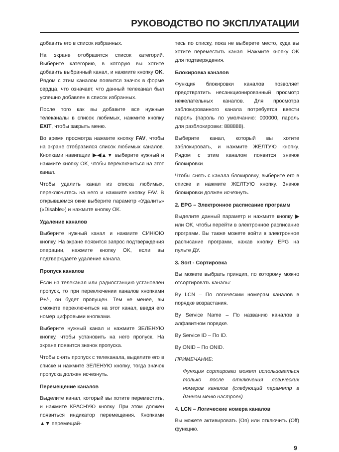РУКОВОДСТВО ПО ЭКСПЛУАТАЦИИ
добавить его в список избранных.
На экране отобразится список категорий. Выберите категорию, в которую вы хотите добавить выбранный канал, и нажмите кнопку OK. Рядом с этим каналом появится значок в форме сердца, что означает, что данный телеканал был успешно добавлен в список избранных.
После того как вы добавите все нужные телеканалы в список любимых, нажмите кнопку EXIT, чтобы закрыть меню.
Во время просмотра нажмите кнопку FAV, чтобы на экране отобразился список любимых каналов. Кнопками навигации ▶◀▲▼ выберите нужный и нажмите кнопку OK, чтобы переключиться на этот канал.
Чтобы удалить канал из списка любимых, переключитесь на него и нажмите кнопку FAV. В открывшемся окне выберите параметр «Удалить» («Disable») и нажмите кнопку OK.
Удаление каналов
Выберите нужный канал и нажмите СИНЮЮ кнопку. На экране появится запрос подтверждения операции, нажмите кнопку OK, если вы подтверждаете удаление канала.
Пропуск каналов
Если на телеканал или радиостанцию установлен пропуск, то при переключении каналов кнопками P+/-, он будет пропущен. Тем не менее, вы сможете переключиться на этот канал, введя его номер цифровыми кнопками.
Выберите нужный канал и нажмите ЗЕЛЕНУЮ кнопку, чтобы установить на него пропуск. На экране появится значок пропуска.
Чтобы снять пропуск с телеканала, выделите его в списке и нажмите ЗЕЛЕНУЮ кнопку, тогда значок пропуска должен исчезнуть.
Перемещение каналов
Выделите канал, который вы хотите переместить, и нажмите КРАСНУЮ кнопку. При этом должен появиться индикатор перемещения. Кнопками ▲▼ перемещай-
тесь по списку, пока не выберете место, куда вы хотите переместить канал. Нажмите кнопку OK для подтверждения.
Блокировка каналов
Функция блокировки каналов позволяет предотвратить несанкционированный просмотр нежелательных каналов. Для просмотра заблокированного канала потребуется ввести пароль (пароль по умолчанию: 000000, пароль для разблокировки: 888888).
Выберите канал, который вы хотите заблокировать, и нажмите ЖЕЛТУЮ кнопку. Рядом с этим каналом появится значок блокировки.
Чтобы снять с канала блокировку, выберите его в списке и нажмите ЖЕЛТУЮ кнопку. Значок блокировки должен исчезнуть.
2. EPG – Электронное расписание программ
Выделите данный параметр и нажмите кнопку ▶ или OK, чтобы перейти в электронное расписание программ. Вы также можете войти в электронное расписание программ, нажав кнопку EPG на пульте ДУ.
3. Sort - Сортировка
Вы можете выбрать принцип, по которому можно отсортировать каналы:
By LCN – По логическим номерам каналов в порядке возрастания.
By Service Name – По названию каналов в алфавитном порядке.
By Service ID – По ID.
By ONID – По ONID.
ПРИМЕЧАНИЕ:
Функция сортировки может использоваться только после отключения логических номеров каналов (следующий параметр в данном меню настроек).
4. LCN – Логические номера каналов
Вы можете активировать (On) или отключить (Off) функцию.
9